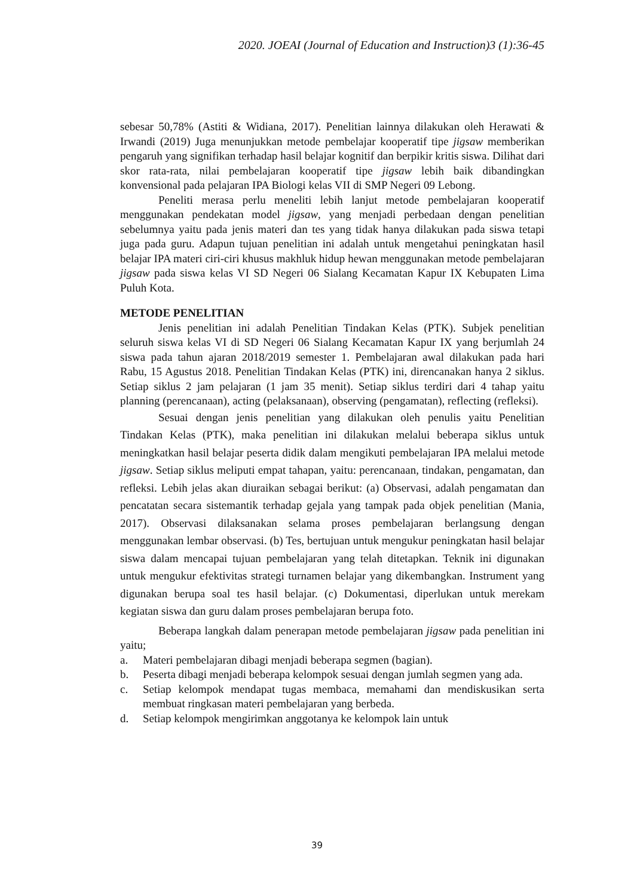2020. JOEAI (Journal of Education and Instruction)3 (1):36-45
sebesar 50,78% (Astiti & Widiana, 2017). Penelitian lainnya dilakukan oleh Herawati & Irwandi (2019) Juga menunjukkan metode pembelajar kooperatif tipe jigsaw memberikan pengaruh yang signifikan terhadap hasil belajar kognitif dan berpikir kritis siswa. Dilihat dari skor rata-rata, nilai pembelajaran kooperatif tipe jigsaw lebih baik dibandingkan konvensional pada pelajaran IPA Biologi kelas VII di SMP Negeri 09 Lebong.
Peneliti merasa perlu meneliti lebih lanjut metode pembelajaran kooperatif menggunakan pendekatan model jigsaw, yang menjadi perbedaan dengan penelitian sebelumnya yaitu pada jenis materi dan tes yang tidak hanya dilakukan pada siswa tetapi juga pada guru. Adapun tujuan penelitian ini adalah untuk mengetahui peningkatan hasil belajar IPA materi ciri-ciri khusus makhluk hidup hewan menggunakan metode pembelajaran jigsaw pada siswa kelas VI SD Negeri 06 Sialang Kecamatan Kapur IX Kebupaten Lima Puluh Kota.
METODE PENELITIAN
Jenis penelitian ini adalah Penelitian Tindakan Kelas (PTK). Subjek penelitian seluruh siswa kelas VI di SD Negeri 06 Sialang Kecamatan Kapur IX yang berjumlah 24 siswa pada tahun ajaran 2018/2019 semester 1. Pembelajaran awal dilakukan pada hari Rabu, 15 Agustus 2018. Penelitian Tindakan Kelas (PTK) ini, direncanakan hanya 2 siklus. Setiap siklus 2 jam pelajaran (1 jam 35 menit). Setiap siklus terdiri dari 4 tahap yaitu planning (perencanaan), acting (pelaksanaan), observing (pengamatan), reflecting (refleksi).
Sesuai dengan jenis penelitian yang dilakukan oleh penulis yaitu Penelitian Tindakan Kelas (PTK), maka penelitian ini dilakukan melalui beberapa siklus untuk meningkatkan hasil belajar peserta didik dalam mengikuti pembelajaran IPA melalui metode jigsaw. Setiap siklus meliputi empat tahapan, yaitu: perencanaan, tindakan, pengamatan, dan refleksi. Lebih jelas akan diuraikan sebagai berikut: (a) Observasi, adalah pengamatan dan pencatatan secara sistemantik terhadap gejala yang tampak pada objek penelitian (Mania, 2017). Observasi dilaksanakan selama proses pembelajaran berlangsung dengan menggunakan lembar observasi. (b) Tes, bertujuan untuk mengukur peningkatan hasil belajar siswa dalam mencapai tujuan pembelajaran yang telah ditetapkan. Teknik ini digunakan untuk mengukur efektivitas strategi turnamen belajar yang dikembangkan. Instrument yang digunakan berupa soal tes hasil belajar. (c) Dokumentasi, diperlukan untuk merekam kegiatan siswa dan guru dalam proses pembelajaran berupa foto.
Beberapa langkah dalam penerapan metode pembelajaran jigsaw pada penelitian ini yaitu;
a. Materi pembelajaran dibagi menjadi beberapa segmen (bagian).
b. Peserta dibagi menjadi beberapa kelompok sesuai dengan jumlah segmen yang ada.
c. Setiap kelompok mendapat tugas membaca, memahami dan mendiskusikan serta membuat ringkasan materi pembelajaran yang berbeda.
d. Setiap kelompok mengirimkan anggotanya ke kelompok lain untuk
39